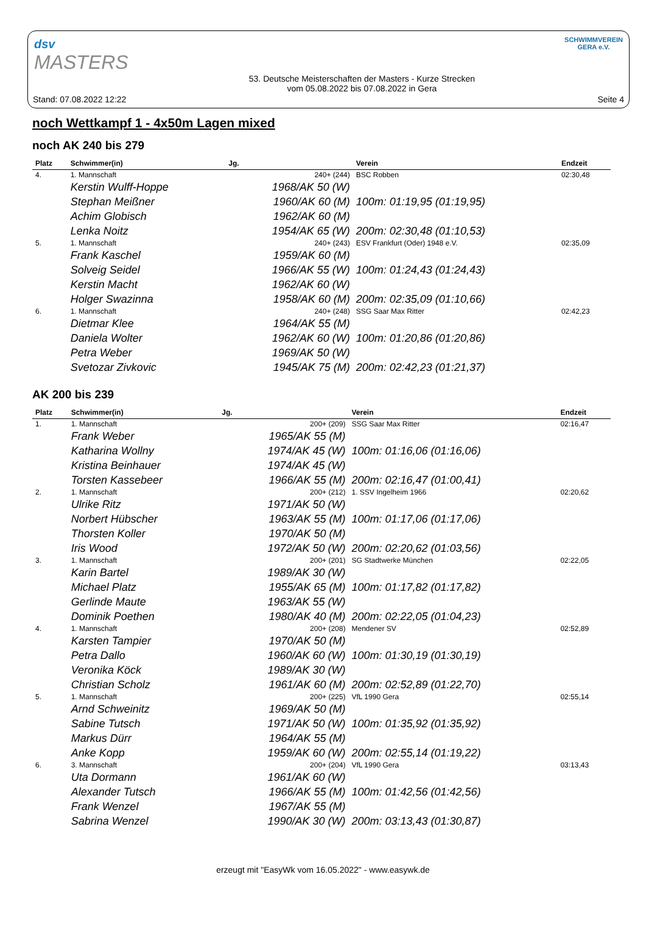dsv
MASTERS
SCHWIMMVEREIN
GERA e.V.
Stand: 07.08.2022 12:22
53. Deutsche Meisterschaften der Masters - Kurze Strecken
vom 05.08.2022 bis 07.08.2022 in Gera
Seite 4
noch Wettkampf 1 - 4x50m Lagen mixed
noch AK 240 bis 279
| Platz | Schwimmer(in) | Jg. | Verein | Endzeit |
| --- | --- | --- | --- | --- |
| 4. | 1. Mannschaft | 240+ (244) | BSC Robben | 02:30,48 |
| | Kerstin Wulff-Hoppe | 1968/AK 50 (W) | | |
| | Stephan Meißner | 1960/AK 60 (M) | 100m: 01:19,95 (01:19,95) | |
| | Achim Globisch | 1962/AK 60 (M) | | |
| | Lenka Noitz | 1954/AK 65 (W) | 200m: 02:30,48 (01:10,53) | |
| 5. | 1. Mannschaft | 240+ (243) | ESV Frankfurt (Oder) 1948 e.V. | 02:35,09 |
| | Frank Kaschel | 1959/AK 60 (M) | | |
| | Solveig Seidel | 1966/AK 55 (W) | 100m: 01:24,43 (01:24,43) | |
| | Kerstin Macht | 1962/AK 60 (W) | | |
| | Holger Swazinna | 1958/AK 60 (M) | 200m: 02:35,09 (01:10,66) | |
| 6. | 1. Mannschaft | 240+ (248) | SSG Saar Max Ritter | 02:42,23 |
| | Dietmar Klee | 1964/AK 55 (M) | | |
| | Daniela Wolter | 1962/AK 60 (W) | 100m: 01:20,86 (01:20,86) | |
| | Petra Weber | 1969/AK 50 (W) | | |
| | Svetozar Zivkovic | 1945/AK 75 (M) | 200m: 02:42,23 (01:21,37) | |
AK 200 bis 239
| Platz | Schwimmer(in) | Jg. | Verein | Endzeit |
| --- | --- | --- | --- | --- |
| 1. | 1. Mannschaft | 200+ (209) | SSG Saar Max Ritter | 02:16,47 |
| | Frank Weber | 1965/AK 55 (M) | | |
| | Katharina Wollny | 1974/AK 45 (W) | 100m: 01:16,06 (01:16,06) | |
| | Kristina Beinhauer | 1974/AK 45 (W) | | |
| | Torsten Kassebeer | 1966/AK 55 (M) | 200m: 02:16,47 (01:00,41) | |
| 2. | 1. Mannschaft | 200+ (212) | 1. SSV Ingelheim 1966 | 02:20,62 |
| | Ulrike Ritz | 1971/AK 50 (W) | | |
| | Norbert Hübscher | 1963/AK 55 (M) | 100m: 01:17,06 (01:17,06) | |
| | Thorsten Koller | 1970/AK 50 (M) | | |
| | Iris Wood | 1972/AK 50 (W) | 200m: 02:20,62 (01:03,56) | |
| 3. | 1. Mannschaft | 200+ (201) | SG Stadtwerke München | 02:22,05 |
| | Karin Bartel | 1989/AK 30 (W) | | |
| | Michael Platz | 1955/AK 65 (M) | 100m: 01:17,82 (01:17,82) | |
| | Gerlinde Maute | 1963/AK 55 (W) | | |
| | Dominik Poethen | 1980/AK 40 (M) | 200m: 02:22,05 (01:04,23) | |
| 4. | 1. Mannschaft | 200+ (208) | Mendener SV | 02:52,89 |
| | Karsten Tampier | 1970/AK 50 (M) | | |
| | Petra Dallo | 1960/AK 60 (W) | 100m: 01:30,19 (01:30,19) | |
| | Veronika Köck | 1989/AK 30 (W) | | |
| | Christian Scholz | 1961/AK 60 (M) | 200m: 02:52,89 (01:22,70) | |
| 5. | 1. Mannschaft | 200+ (225) | VfL 1990 Gera | 02:55,14 |
| | Arnd Schweinitz | 1969/AK 50 (M) | | |
| | Sabine Tutsch | 1971/AK 50 (W) | 100m: 01:35,92 (01:35,92) | |
| | Markus Dürr | 1964/AK 55 (M) | | |
| | Anke Kopp | 1959/AK 60 (W) | 200m: 02:55,14 (01:19,22) | |
| 6. | 3. Mannschaft | 200+ (204) | VfL 1990 Gera | 03:13,43 |
| | Uta Dormann | 1961/AK 60 (W) | | |
| | Alexander Tutsch | 1966/AK 55 (M) | 100m: 01:42,56 (01:42,56) | |
| | Frank Wenzel | 1967/AK 55 (M) | | |
| | Sabrina Wenzel | 1990/AK 30 (W) | 200m: 03:13,43 (01:30,87) | |
erzeugt mit "EasyWk vom 16.05.2022" - www.easywk.de